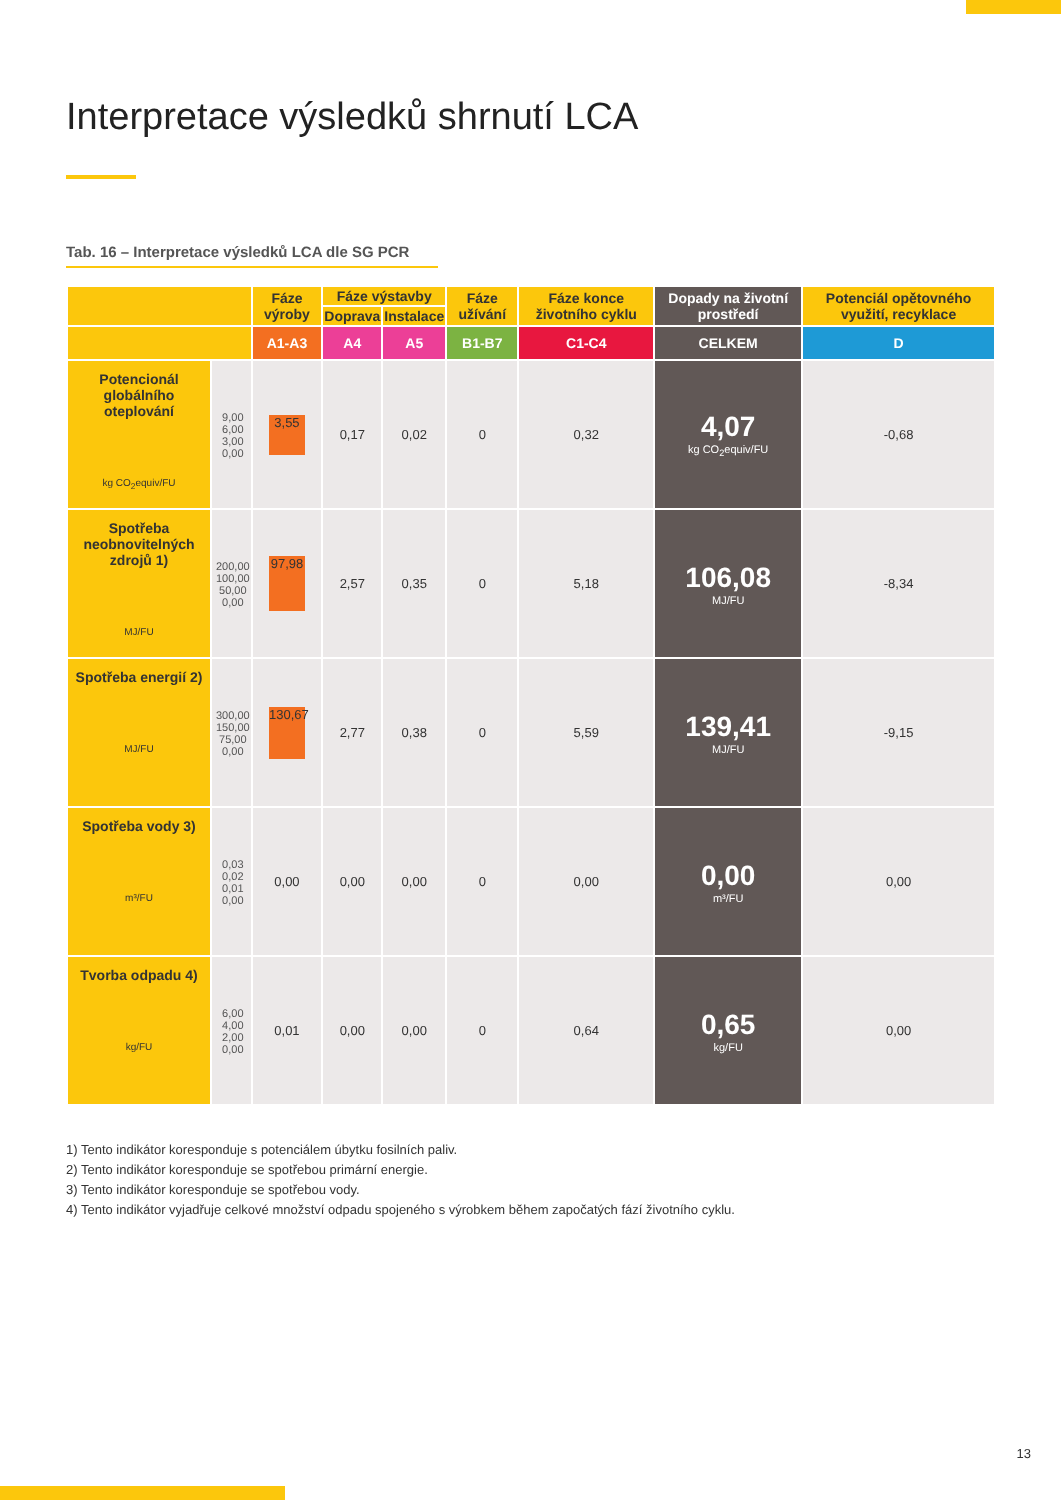Interpretace výsledků shrnutí LCA
Tab. 16 – Interpretace výsledků LCA dle SG PCR
| | | Fáze výroby | Fáze výstavby | | Fáze užívání | Fáze konce životního cyklu | Dopady na životní prostředí | Potenciál opětovného využití, recyklace |
| --- | --- | --- | --- | --- | --- | --- | --- | --- |
| | | | Doprava | Instalace | | | | |
| | | A1-A3 | A4 | A5 | B1-B7 | C1-C4 | CELKEM | D |
| Potencionál globálního oteplování kg CO<sub>2</sub>equiv/FU | 9,00 6,00 3,00 0,00 | 3,55 | 0,17 | 0,02 | 0 | 0,32 | 4,07 kg CO<sub>2</sub>equiv/FU | -0,68 |
| Spotřeba neobnovitelných zdrojů 1) MJ/FU | 200,00 100,00 50,00 0,00 | 97,98 | 2,57 | 0,35 | 0 | 5,18 | 106,08 MJ/FU | -8,34 |
| Spotřeba energií 2) MJ/FU | 300,00 150,00 75,00 0,00 | 130,67 | 2,77 | 0,38 | 0 | 5,59 | 139,41 MJ/FU | -9,15 |
| Spotřeba vody 3) m³/FU | 0,03 0,02 0,01 0,00 | 0,00 | 0,00 | 0,00 | 0 | 0,00 | 0,00 m³/FU | 0,00 |
| Tvorba odpadu 4) kg/FU | 6,00 4,00 2,00 0,00 | 0,01 | 0,00 | 0,00 | 0 | 0,64 | 0,65 kg/FU | 0,00 |
1) Tento indikátor koresponduje s potenciálem úbytku fosilních paliv.
2) Tento indikátor koresponduje se spotřebou primární energie.
3) Tento indikátor koresponduje se spotřebou vody.
4) Tento indikátor vyjadřuje celkové množství odpadu spojeného s výrobkem během započatých fází životního cyklu.
13